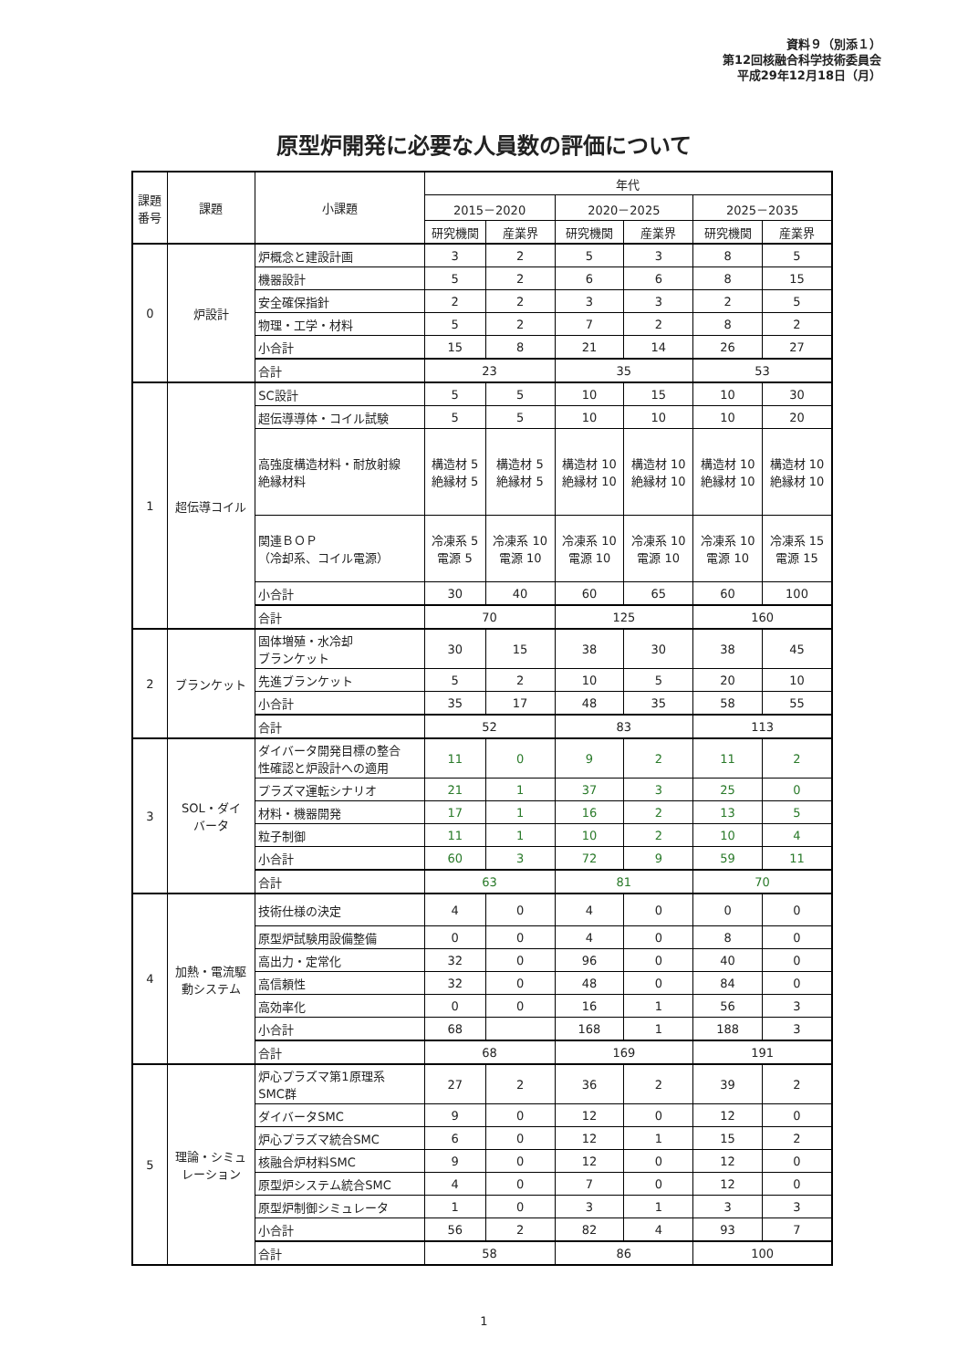資料９（別添１）
第12回核融合科学技術委員会
平成29年12月18日（月）
原型炉開発に必要な人員数の評価について
| 課題 番号 | 課題 | 小課題 | 年代 | | | | | |
| --- | --- | --- | --- | --- | --- | --- | --- | --- |
| | | | 2015－2020 | | 2020－2025 | | 2025－2035 | |
| | | | 研究機関 | 産業界 | 研究機関 | 産業界 | 研究機関 | 産業界 |
| 0 | 炉設計 | 炉概念と建設計画 | 3 | 2 | 5 | 3 | 8 | 5 |
| | | 機器設計 | 5 | 2 | 6 | 6 | 8 | 15 |
| | | 安全確保指針 | 2 | 2 | 3 | 3 | 2 | 5 |
| | | 物理・工学・材料 | 5 | 2 | 7 | 2 | 8 | 2 |
| | | 小合計 | 15 | 8 | 21 | 14 | 26 | 27 |
| | | 合計 | 23 | | 35 | | 53 | |
| 1 | 超伝導コイル | SC設計 | 5 | 5 | 10 | 15 | 10 | 30 |
| | | 超伝導導体・コイル試験 | 5 | 5 | 10 | 10 | 10 | 20 |
| | | 高強度構造材料・耐放射線 絶縁材料 | 構造材 5 絶縁材 5 | 構造材 5 絶縁材 5 | 構造材 10 絶縁材 10 | 構造材 10 絶縁材 10 | 構造材 10 絶縁材 10 | 構造材 10 絶縁材 10 |
| | | 関連ＢＯＰ （冷却系、コイル電源） | 冷凍系 5 電源 5 | 冷凍系 10 電源 10 | 冷凍系 10 電源 10 | 冷凍系 10 電源 10 | 冷凍系 10 電源 10 | 冷凍系 15 電源 15 |
| | | 小合計 | 30 | 40 | 60 | 65 | 60 | 100 |
| | | 合計 | 70 | | 125 | | 160 | |
| 2 | ブランケット | 固体増殖・水冷却 ブランケット | 30 | 15 | 38 | 30 | 38 | 45 |
| | | 先進ブランケット | 5 | 2 | 10 | 5 | 20 | 10 |
| | | 小合計 | 35 | 17 | 48 | 35 | 58 | 55 |
| | | 合計 | 52 | | 83 | | 113 | |
| 3 | SOL・ダイ バータ | ダイバータ開発目標の整合 性確認と炉設計への適用 | 11 | 0 | 9 | 2 | 11 | 2 |
| | | プラズマ運転シナリオ | 21 | 1 | 37 | 3 | 25 | 0 |
| | | 材料・機器開発 | 17 | 1 | 16 | 2 | 13 | 5 |
| | | 粒子制御 | 11 | 1 | 10 | 2 | 10 | 4 |
| | | 小合計 | 60 | 3 | 72 | 9 | 59 | 11 |
| | | 合計 | 63 | | 81 | | 70 | |
| 4 | 加熱・電流駆 動システム | 技術仕様の決定 | 4 | 0 | 4 | 0 | 0 | 0 |
| | | 原型炉試験用設備整備 | 0 | 0 | 4 | 0 | 8 | 0 |
| | | 高出力・定常化 | 32 | 0 | 96 | 0 | 40 | 0 |
| | | 高信頼性 | 32 | 0 | 48 | 0 | 84 | 0 |
| | | 高効率化 | 0 | 0 | 16 | 1 | 56 | 3 |
| | | 小合計 | 68 | | 168 | 1 | 188 | 3 |
| | | 合計 | 68 | | 169 | | 191 | |
| 5 | 理論・シミュ レーション | 炉心プラズマ第1原理系 SMC群 | 27 | 2 | 36 | 2 | 39 | 2 |
| | | ダイバータSMC | 9 | 0 | 12 | 0 | 12 | 0 |
| | | 炉心プラズマ統合SMC | 6 | 0 | 12 | 1 | 15 | 2 |
| | | 核融合炉材料SMC | 9 | 0 | 12 | 0 | 12 | 0 |
| | | 原型炉システム統合SMC | 4 | 0 | 7 | 0 | 12 | 0 |
| | | 原型炉制御シミュレータ | 1 | 0 | 3 | 1 | 3 | 3 |
| | | 小合計 | 56 | 2 | 82 | 4 | 93 | 7 |
| | | 合計 | 58 | | 86 | | 100 | |
1